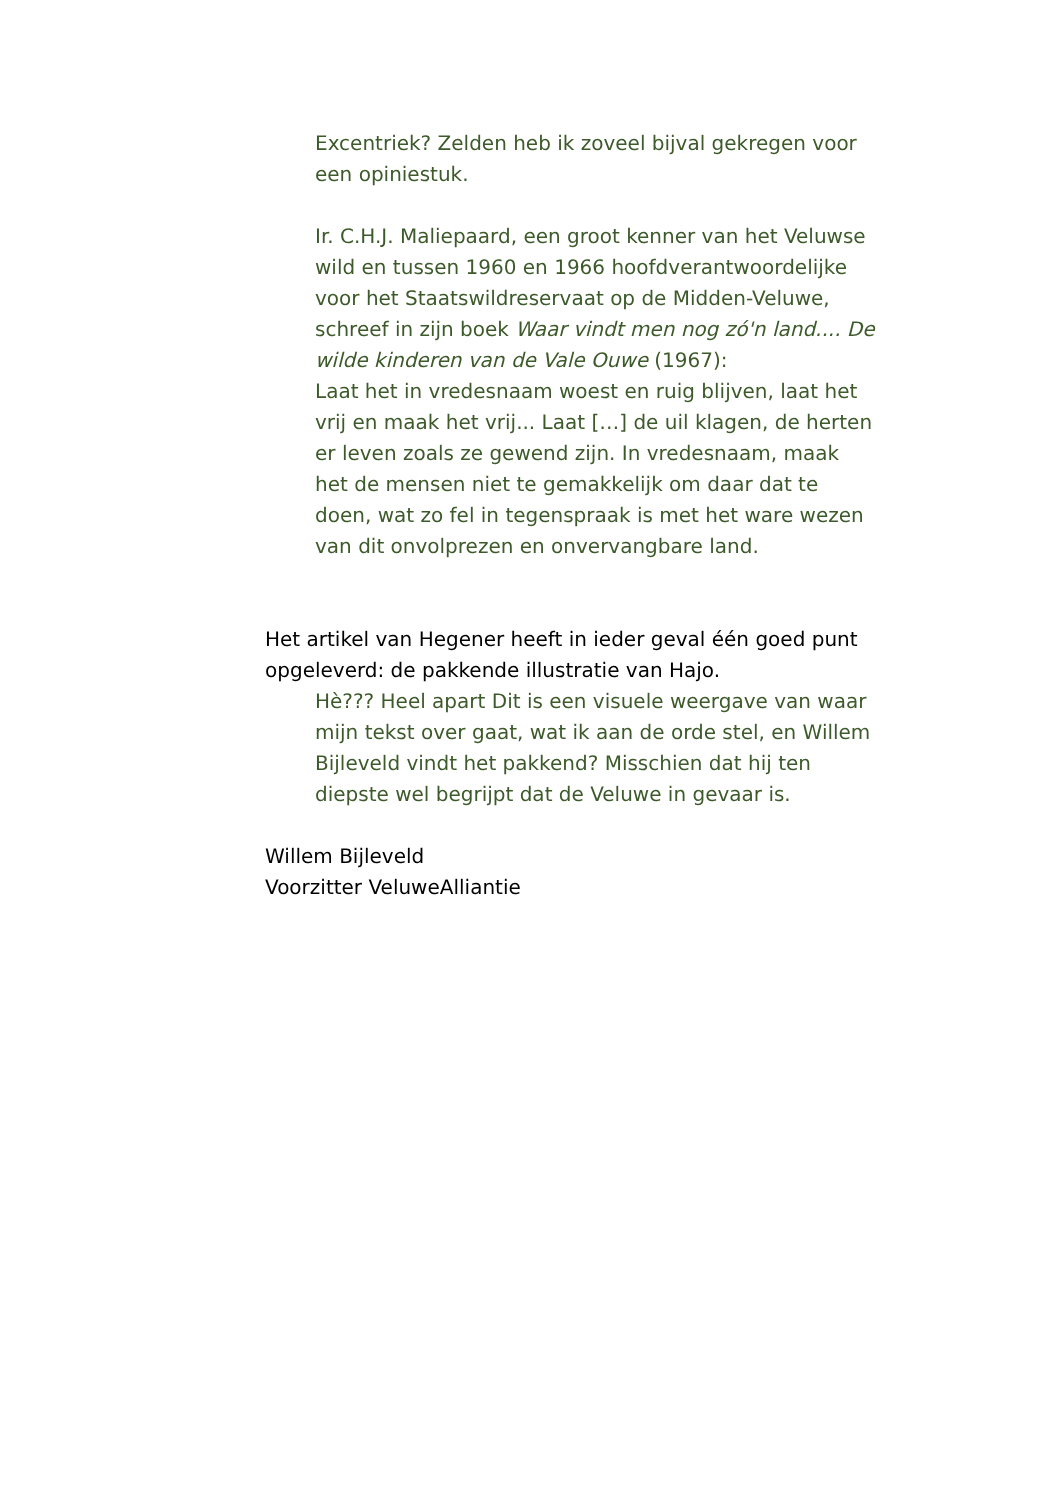Excentriek? Zelden heb ik zoveel bijval gekregen voor een opiniestuk.
Ir. C.H.J. Maliepaard, een groot kenner van het Veluwse wild en tussen 1960 en 1966 hoofdverantwoordelijke voor het Staatswildreservaat op de Midden-Veluwe, schreef in zijn boek Waar vindt men nog zó'n land.... De wilde kinderen van de Vale Ouwe (1967):
Laat het in vredesnaam woest en ruig blijven, laat het vrij en maak het vrij... Laat […] de uil klagen, de herten er leven zoals ze gewend zijn. In vredesnaam, maak het de mensen niet te gemakkelijk om daar dat te doen, wat zo fel in tegenspraak is met het ware wezen van dit onvolprezen en onvervangbare land.
Het artikel van Hegener heeft in ieder geval één goed punt opgeleverd: de pakkende illustratie van Hajo.
Hè??? Heel apart Dit is een visuele weergave van waar mijn tekst over gaat, wat ik aan de orde stel, en Willem Bijleveld vindt het pakkend? Misschien dat hij ten diepste wel begrijpt dat de Veluwe in gevaar is.
Willem Bijleveld
Voorzitter VeluweAlliantie